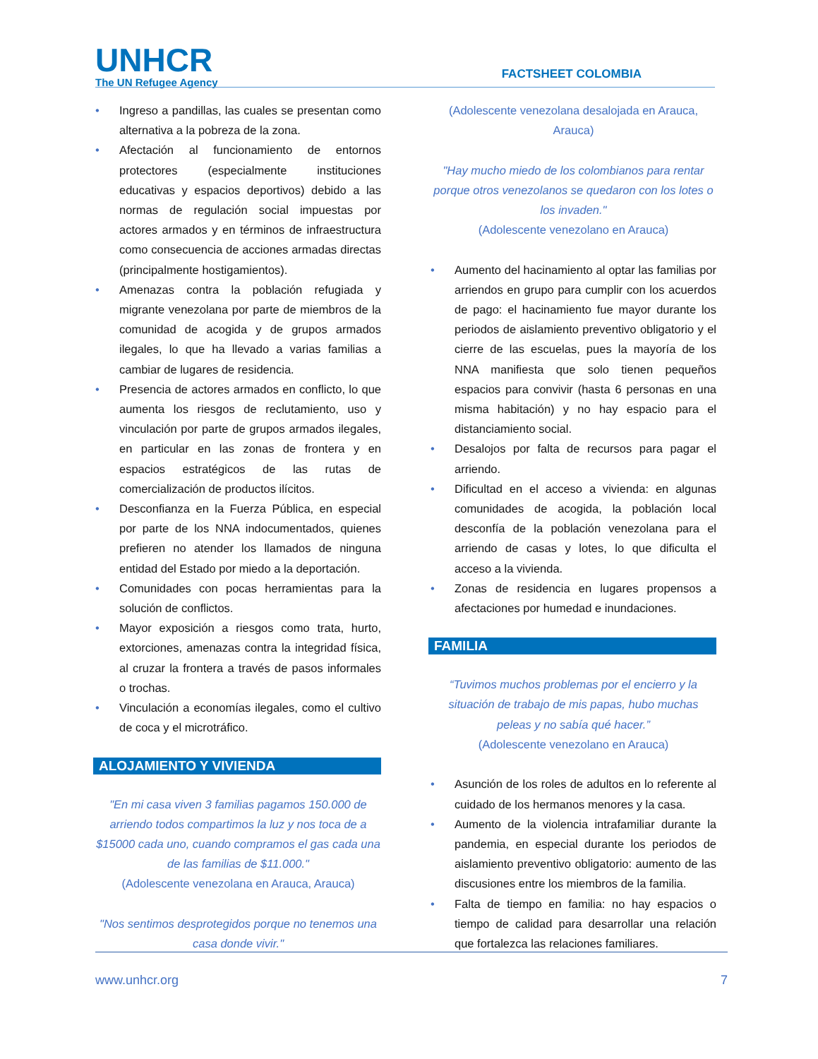UNHCR
The UN Refugee Agency
FACTSHEET COLOMBIA
• Ingreso a pandillas, las cuales se presentan como alternativa a la pobreza de la zona.
• Afectación al funcionamiento de entornos protectores (especialmente instituciones educativas y espacios deportivos) debido a las normas de regulación social impuestas por actores armados y en términos de infraestructura como consecuencia de acciones armadas directas (principalmente hostigamientos).
• Amenazas contra la población refugiada y migrante venezolana por parte de miembros de la comunidad de acogida y de grupos armados ilegales, lo que ha llevado a varias familias a cambiar de lugares de residencia.
• Presencia de actores armados en conflicto, lo que aumenta los riesgos de reclutamiento, uso y vinculación por parte de grupos armados ilegales, en particular en las zonas de frontera y en espacios estratégicos de las rutas de comercialización de productos ilícitos.
• Desconfianza en la Fuerza Pública, en especial por parte de los NNA indocumentados, quienes prefieren no atender los llamados de ninguna entidad del Estado por miedo a la deportación.
• Comunidades con pocas herramientas para la solución de conflictos.
• Mayor exposición a riesgos como trata, hurto, extorciones, amenazas contra la integridad física, al cruzar la frontera a través de pasos informales o trochas.
• Vinculación a economías ilegales, como el cultivo de coca y el microtráfico.
ALOJAMIENTO Y VIVIENDA
"En mi casa viven 3 familias pagamos 150.000 de arriendo todos compartimos la luz y nos toca de a $15000 cada uno, cuando compramos el gas cada una de las familias de $11.000."
(Adolescente venezolana en Arauca, Arauca)
"Nos sentimos desprotegidos porque no tenemos una casa donde vivir."
(Adolescente venezolana desalojada en Arauca, Arauca)
"Hay mucho miedo de los colombianos para rentar porque otros venezolanos se quedaron con los lotes o los invaden."
(Adolescente venezolano en Arauca)
• Aumento del hacinamiento al optar las familias por arriendos en grupo para cumplir con los acuerdos de pago: el hacinamiento fue mayor durante los periodos de aislamiento preventivo obligatorio y el cierre de las escuelas, pues la mayoría de los NNA manifiesta que solo tienen pequeños espacios para convivir (hasta 6 personas en una misma habitación) y no hay espacio para el distanciamiento social.
• Desalojos por falta de recursos para pagar el arriendo.
• Dificultad en el acceso a vivienda: en algunas comunidades de acogida, la población local desconfía de la población venezolana para el arriendo de casas y lotes, lo que dificulta el acceso a la vivienda.
• Zonas de residencia en lugares propensos a afectaciones por humedad e inundaciones.
FAMILIA
“Tuvimos muchos problemas por el encierro y la situación de trabajo de mis papas, hubo muchas peleas y no sabía qué hacer.”
(Adolescente venezolano en Arauca)
• Asunción de los roles de adultos en lo referente al cuidado de los hermanos menores y la casa.
• Aumento de la violencia intrafamiliar durante la pandemia, en especial durante los periodos de aislamiento preventivo obligatorio: aumento de las discusiones entre los miembros de la familia.
• Falta de tiempo en familia: no hay espacios o tiempo de calidad para desarrollar una relación que fortalezca las relaciones familiares.
www.unhcr.org 7